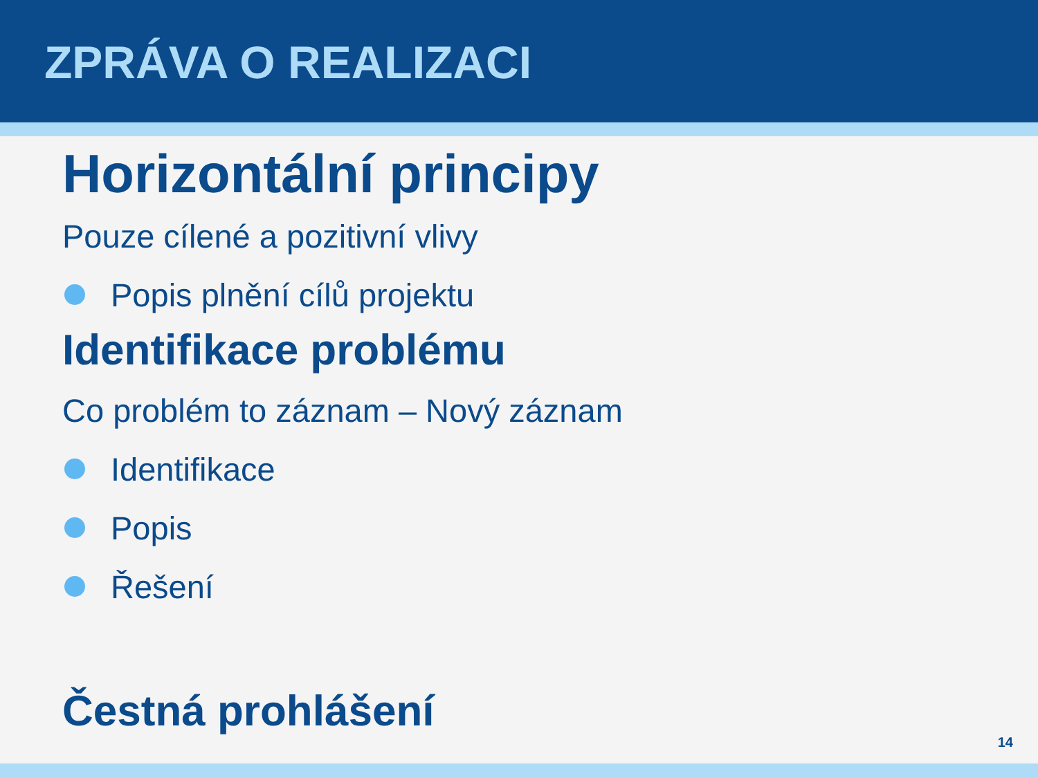ZPRÁVA O REALIZACI
Horizontální principy
Pouze cílené a pozitivní vlivy
Popis plnění cílů projektu
Identifikace problému
Co problém to záznam – Nový záznam
Identifikace
Popis
Řešení
Čestná prohlášení
14